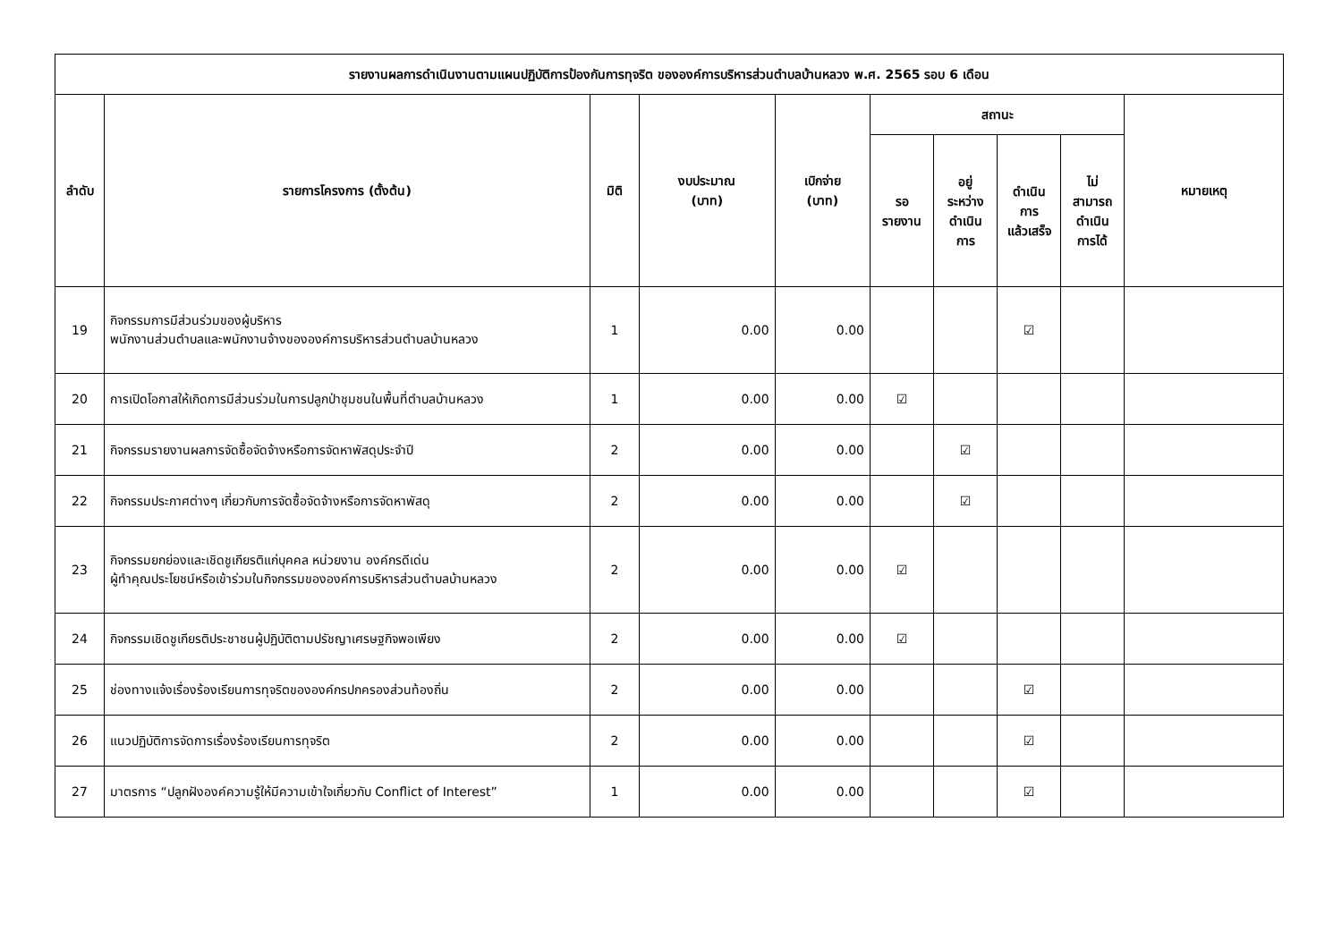| รายงานผลการดำเนินงานตามแผนปฏิบัติการป้องกันการทุจริต ขององค์การบริหารส่วนตำบลบ้านหลวง พ.ศ. 2565 รอบ 6 เดือน | | | | | | | | | |
| --- | --- | --- | --- | --- | --- | --- | --- | --- | --- |
| ลำดับ | รายการโครงการ (ตั้งต้น) | มิติ | งบประมาณ (บาท) | เบิกจ่าย (บาท) | สถานะ | | | | หมายเหตุ |
| | | | | | รอ รายงาน | อยู่ ระหว่าง ดำเนิน การ | ดำเนิน การ แล้วเสร็จ | ไม่ สามารถ ดำเนิน การได้ | |
| 19 | กิจกรรมการมีส่วนร่วมของผู้บริหาร พนักงานส่วนตำบลและพนักงานจ้างขององค์การบริหารส่วนตำบลบ้านหลวง | 1 | 0.00 | 0.00 | | | ☑ | | |
| 20 | การเปิดโอกาสให้เกิดการมีส่วนร่วมในการปลูกป่าชุมชนในพื้นที่ตำบลบ้านหลวง | 1 | 0.00 | 0.00 | ☑ | | | | |
| 21 | กิจกรรมรายงานผลการจัดซื้อจัดจ้างหรือการจัดหาพัสดุประจำปี | 2 | 0.00 | 0.00 | | ☑ | | | |
| 22 | กิจกรรมประกาศต่างๆ เกี่ยวกับการจัดซื้อจัดจ้างหรือการจัดหาพัสดุ | 2 | 0.00 | 0.00 | | ☑ | | | |
| 23 | กิจกรรมยกย่องและเชิดชูเกียรติแก่บุคคล หน่วยงาน องค์กรดีเด่น ผู้ทำคุณประโยชน์หรือเข้าร่วมในกิจกรรมขององค์การบริหารส่วนตำบลบ้านหลวง | 2 | 0.00 | 0.00 | ☑ | | | | |
| 24 | กิจกรรมเชิดชูเกียรติประชาชนผู้ปฏิบัติตามปรัชญาเศรษฐกิจพอเพียง | 2 | 0.00 | 0.00 | ☑ | | | | |
| 25 | ช่องทางแจ้งเรื่องร้องเรียนการทุจริตขององค์กรปกครองส่วนท้องถิ่น | 2 | 0.00 | 0.00 | | | ☑ | | |
| 26 | แนวปฏิบัติการจัดการเรื่องร้องเรียนการทุจริต | 2 | 0.00 | 0.00 | | | ☑ | | |
| 27 | มาตรการ “ปลูกฝังองค์ความรู้ให้มีความเข้าใจเกี่ยวกับ Conflict of Interest” | 1 | 0.00 | 0.00 | | | ☑ | | |